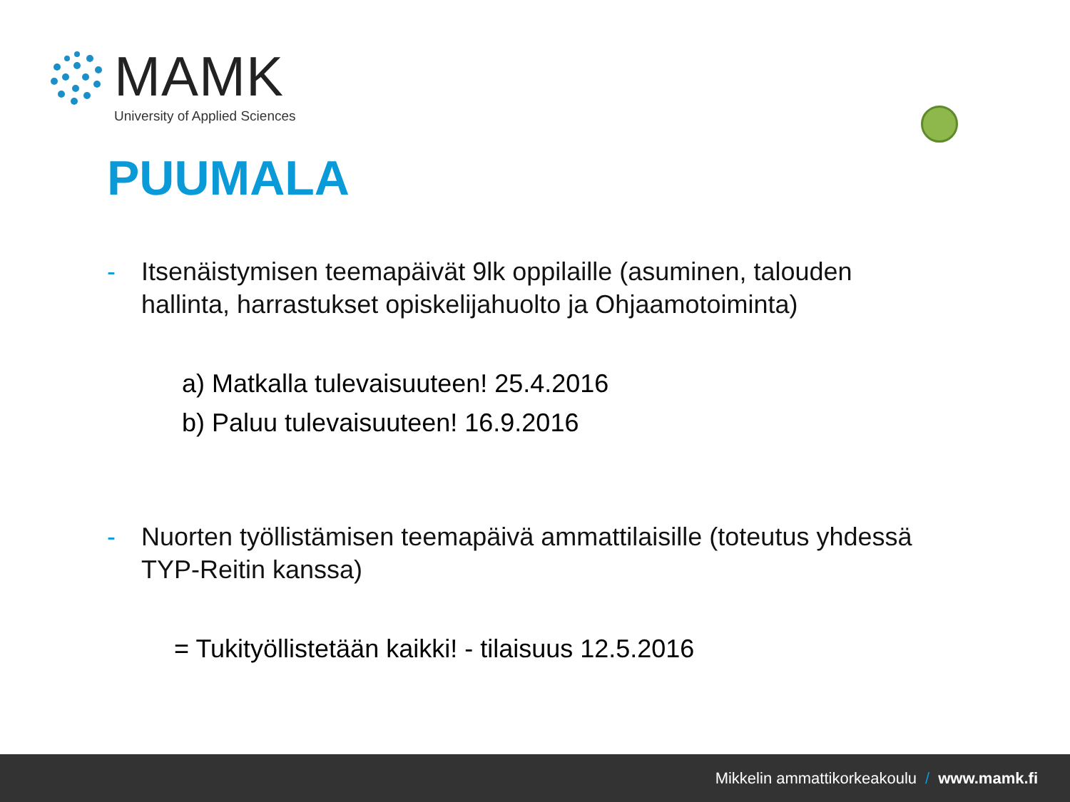MAMK
University of Applied Sciences
PUUMALA
- Itsenäistymisen teemapäivät 9lk oppilaille (asuminen, talouden hallinta, harrastukset opiskelijahuolto ja Ohjaamotoiminta)
a) Matkalla tulevaisuuteen! 25.4.2016
b) Paluu tulevaisuuteen! 16.9.2016
- Nuorten työllistämisen teemapäivä ammattilaisille (toteutus yhdessä TYP-Reitin kanssa)
= Tukityöllistetään kaikki! - tilaisuus 12.5.2016
Mikkelin ammattikorkeakoulu / www.mamk.fi